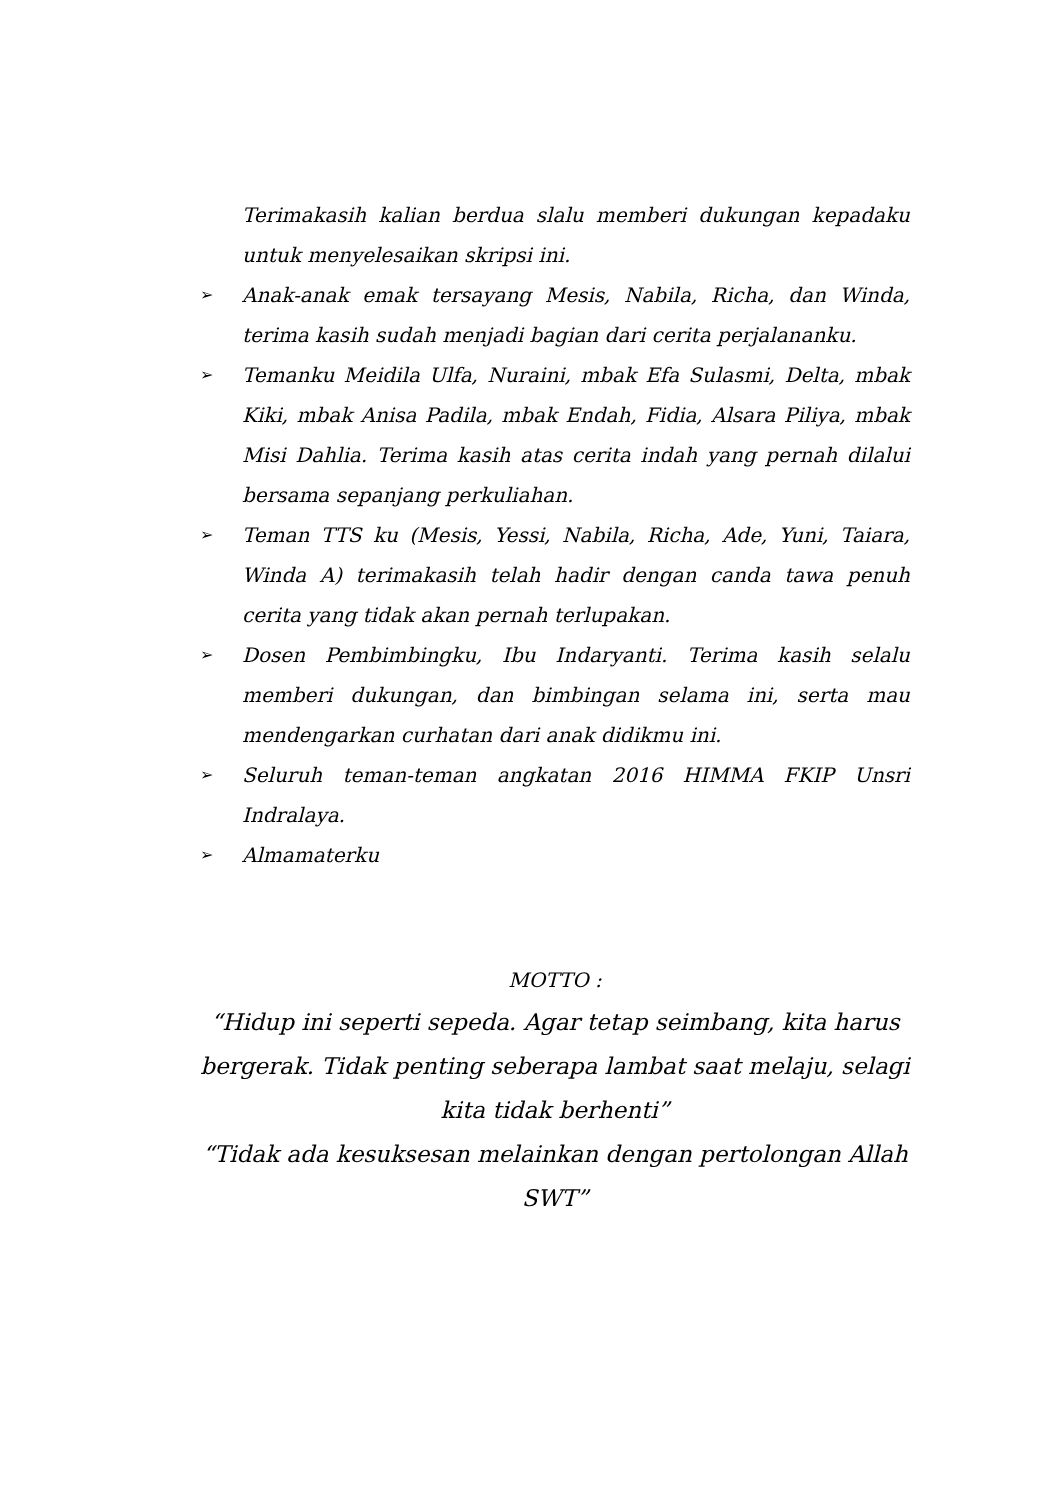Terimakasih kalian berdua slalu memberi dukungan kepadaku untuk menyelesaikan skripsi ini.
➢ Anak-anak emak tersayang Mesis, Nabila, Richa, dan Winda, terima kasih sudah menjadi bagian dari cerita perjalananku.
➢ Temanku Meidila Ulfa, Nuraini, mbak Efa Sulasmi, Delta, mbak Kiki, mbak Anisa Padila, mbak Endah, Fidia, Alsara Piliya, mbak Misi Dahlia. Terima kasih atas cerita indah yang pernah dilalui bersama sepanjang perkuliahan.
➢ Teman TTS ku (Mesis, Yessi, Nabila, Richa, Ade, Yuni, Taiara, Winda A) terimakasih telah hadir dengan canda tawa penuh cerita yang tidak akan pernah terlupakan.
➢ Dosen Pembimbingku, Ibu Indaryanti. Terima kasih selalu memberi dukungan, dan bimbingan selama ini, serta mau mendengarkan curhatan dari anak didikmu ini.
➢ Seluruh teman-teman angkatan 2016 HIMMA FKIP Unsri Indralaya.
➢ Almamaterku
MOTTO :
“Hidup ini seperti sepeda. Agar tetap seimbang, kita harus bergerak. Tidak penting seberapa lambat saat melaju, selagi kita tidak berhenti”
“Tidak ada kesuksesan melainkan dengan pertolongan Allah SWT”